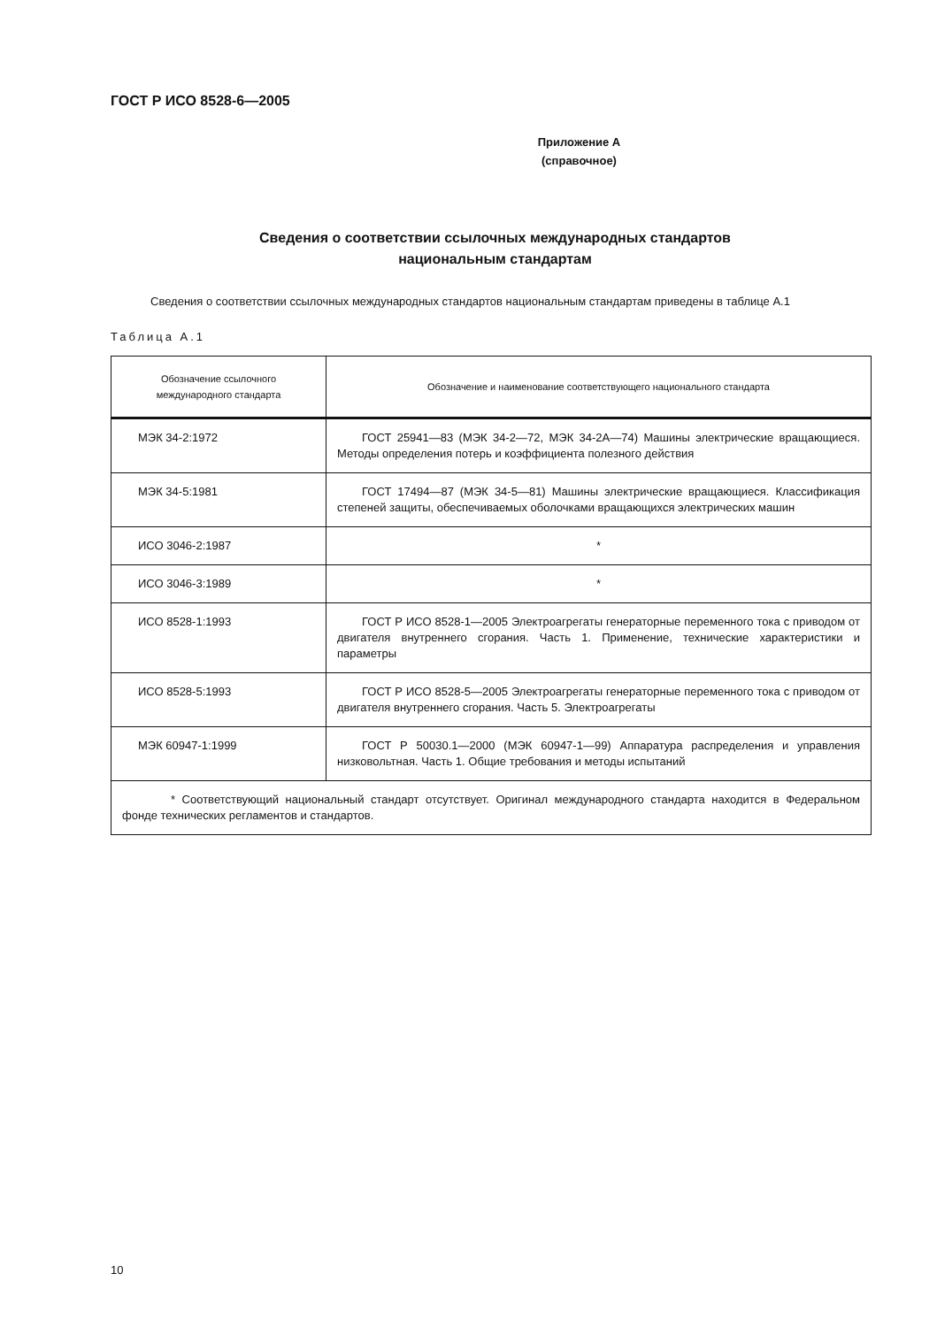ГОСТ Р ИСО 8528-6—2005
Приложение А
(справочное)
Сведения о соответствии ссылочных международных стандартов
национальным стандартам
Сведения о соответствии ссылочных международных стандартов национальным стандартам приведены в таблице А.1
Таблица А.1
| Обозначение ссылочного международного стандарта | Обозначение и наименование соответствующего национального стандарта |
| --- | --- |
| МЭК 34-2:1972 | ГОСТ 25941—83 (МЭК 34-2—72, МЭК 34-2А—74) Машины электрические вращающиеся. Методы определения потерь и коэффициента полезного действия |
| МЭК 34-5:1981 | ГОСТ 17494—87 (МЭК 34-5—81) Машины электрические вращающиеся. Классификация степеней защиты, обеспечиваемых оболочками вращающихся электрических машин |
| ИСО 3046-2:1987 | * |
| ИСО 3046-3:1989 | * |
| ИСО 8528-1:1993 | ГОСТ Р ИСО 8528-1—2005 Электроагрегаты генераторные переменного тока с приводом от двигателя внутреннего сгорания. Часть 1. Применение, технические характеристики и параметры |
| ИСО 8528-5:1993 | ГОСТ Р ИСО 8528-5—2005 Электроагрегаты генераторные переменного тока с приводом от двигателя внутреннего сгорания. Часть 5. Электроагрегаты |
| МЭК 60947-1:1999 | ГОСТ Р 50030.1—2000 (МЭК 60947-1—99) Аппаратура распределения и управления низковольтная. Часть 1. Общие требования и методы испытаний |
| * Соответствующий национальный стандарт отсутствует. Оригинал международного стандарта находится в Федеральном фонде технических регламентов и стандартов. | |
10